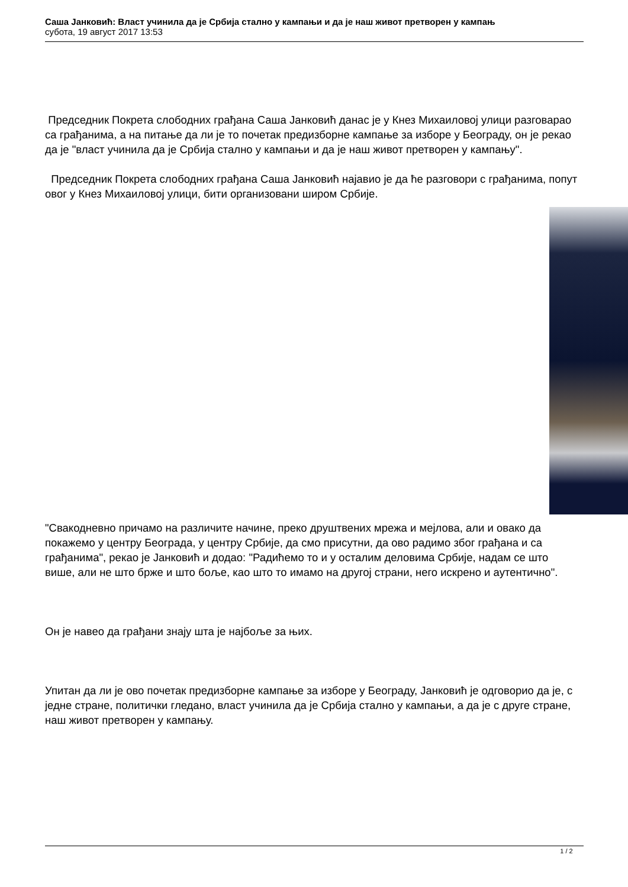Саша Јанковић: Власт учинила да је Србија стално у кампањи и да је наш живот претворен у кампањ
субота, 19 август 2017 13:53
Председник Покрета слободних грађана Саша Јанковић данас је у Кнез Михаиловој улици разговарао са грађанима, а на питање да ли је то почетак предизборне кампање за изборе у Београду, он је рекао да је "власт учинила да је Србија стално у кампањи и да је наш живот претворен у кампању".
Председник Покрета слободних грађана Саша Јанковић најавио је да ће разговори с грађанима, попут овог у Кнез Михаиловој улици, бити организовани широм Србије.
"Свакодневно причамо на различите начине, преко друштвених мрежа и мејлова, али и овако да покажемо у центру Београда, у центру Србије, да смо присутни, да ово радимо због грађана и са грађанима", рекао је Јанковић и додао: "Радићемо то и у осталим деловима Србије, надам се што више, али не што брже и што боље, као што то имамо на другој страни, него искрено и аутентично".
Он је навео да грађани знају шта је најбоље за њих.
Упитан да ли је ово почетак предизборне кампање за изборе у Београду, Јанковић је одговорио да је, с једне стране, политички гледано, власт учинила да је Србија стално у кампањи, а да је с друге стране, наш живот претворен у кампању.
1 / 2